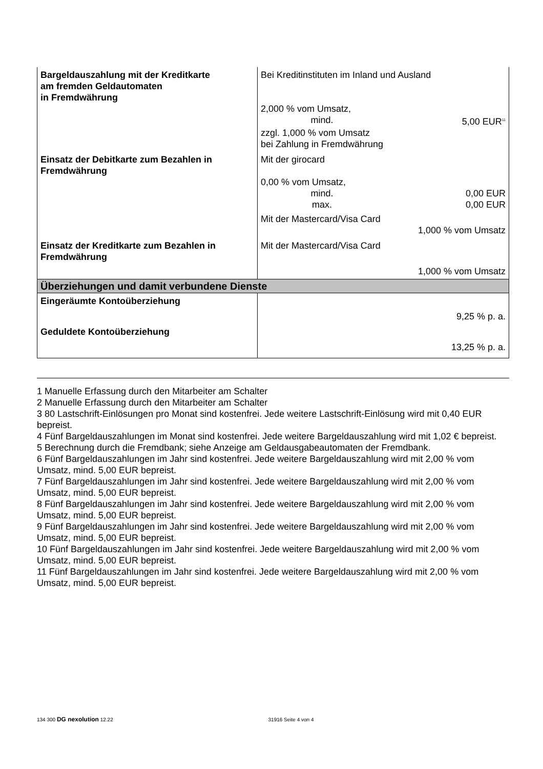| Bargeldauszahlung mit der Kreditkarte am fremden Geldautomaten in Fremdwährung | Bei Kreditinstituten im Inland und Ausland 2,000 % vom Umsatz, mind. 5,00 EUR<sup>11</sup> zzgl. 1,000 % vom Umsatz bei Zahlung in Fremdwährung |
| Einsatz der Debitkarte zum Bezahlen in Fremdwährung | Mit der girocard 0,00 % vom Umsatz, mind. 0,00 EUR max. 0,00 EUR Mit der Mastercard/Visa Card 1,000 % vom Umsatz |
| Einsatz der Kreditkarte zum Bezahlen in Fremdwährung | Mit der Mastercard/Visa Card 1,000 % vom Umsatz |
| Überziehungen und damit verbundene Dienste | |
| Eingeräumte Kontoüberziehung | 9,25 % p. a. |
| Geduldete Kontoüberziehung | 13,25 % p. a. |
1 Manuelle Erfassung durch den Mitarbeiter am Schalter
2 Manuelle Erfassung durch den Mitarbeiter am Schalter
3 80 Lastschrift-Einlösungen pro Monat sind kostenfrei. Jede weitere Lastschrift-Einlösung wird mit 0,40 EUR bepreist.
4 Fünf Bargeldauszahlungen im Monat sind kostenfrei. Jede weitere Bargeldauszahlung wird mit 1,02 € bepreist.
5 Berechnung durch die Fremdbank; siehe Anzeige am Geldausgabeautomaten der Fremdbank.
6 Fünf Bargeldauszahlungen im Jahr sind kostenfrei. Jede weitere Bargeldauszahlung wird mit 2,00 % vom Umsatz, mind. 5,00 EUR bepreist.
7 Fünf Bargeldauszahlungen im Jahr sind kostenfrei. Jede weitere Bargeldauszahlung wird mit 2,00 % vom Umsatz, mind. 5,00 EUR bepreist.
8 Fünf Bargeldauszahlungen im Jahr sind kostenfrei. Jede weitere Bargeldauszahlung wird mit 2,00 % vom Umsatz, mind. 5,00 EUR bepreist.
9 Fünf Bargeldauszahlungen im Jahr sind kostenfrei. Jede weitere Bargeldauszahlung wird mit 2,00 % vom Umsatz, mind. 5,00 EUR bepreist.
10 Fünf Bargeldauszahlungen im Jahr sind kostenfrei. Jede weitere Bargeldauszahlung wird mit 2,00 % vom Umsatz, mind. 5,00 EUR bepreist.
11 Fünf Bargeldauszahlungen im Jahr sind kostenfrei. Jede weitere Bargeldauszahlung wird mit 2,00 % vom Umsatz, mind. 5,00 EUR bepreist.
134 300 DG nexolution 12.22 31916 Seite 4 von 4